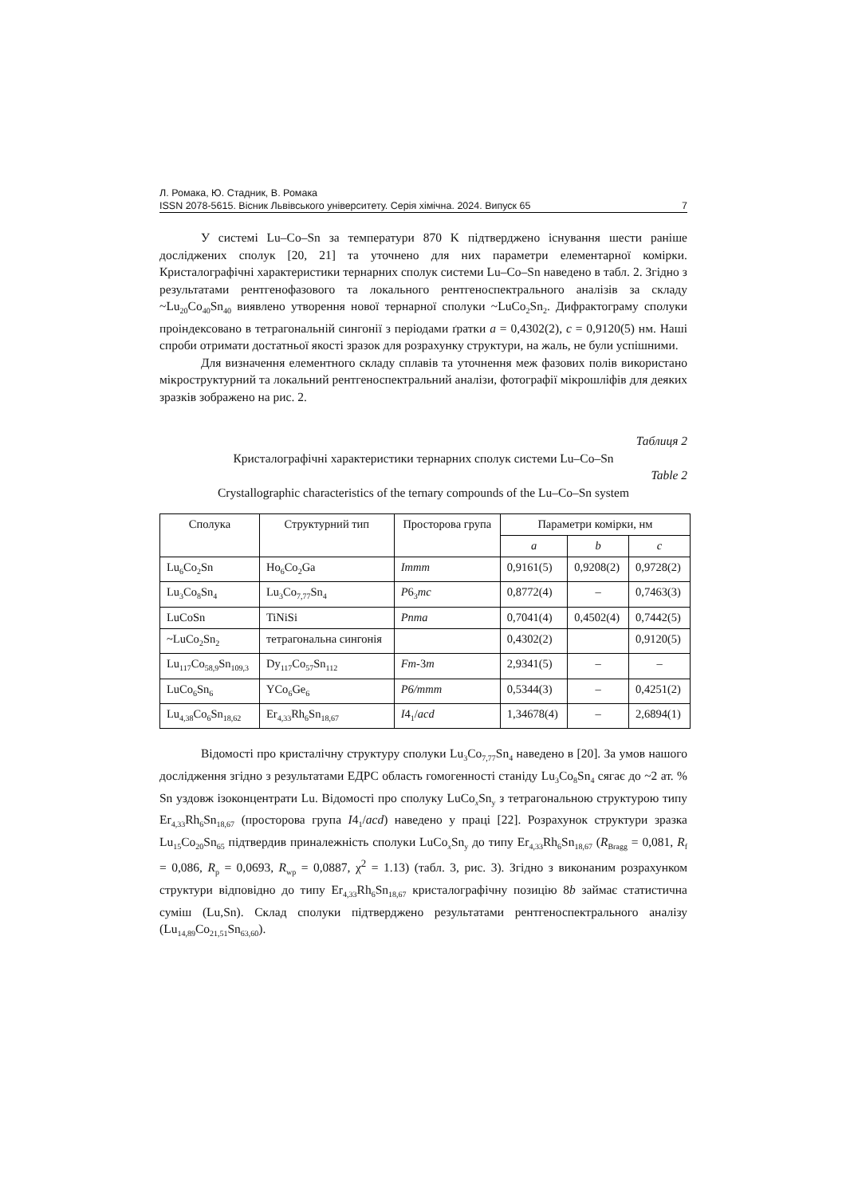Л. Ромака, Ю. Стадник, В. Ромака
ISSN 2078-5615. Вісник Львівського університету. Серія хімічна. 2024. Випуск 65 7
У системі Lu–Co–Sn за температури 870 K підтверджено існування шести раніше досліджених сполук [20, 21] та уточнено для них параметри елементарної комірки. Кристалографічні характеристики тернарних сполук системи Lu–Co–Sn наведено в табл. 2. Згідно з результатами рентгенофазового та локального рентгеноспектрального аналізів за складу ~Lu<sub>20</sub>Co<sub>40</sub>Sn<sub>40</sub> виявлено утворення нової тернарної сполуки ~LuCo<sub>2</sub>Sn<sub>2</sub>. Дифрактограму сполуки проіндексовано в тетрагональній сингонії з періодами ґратки a = 0,4302(2), c = 0,9120(5) нм. Наші спроби отримати достатньої якості зразок для розрахунку структури, на жаль, не були успішними.
Для визначення елементного складу сплавів та уточнення меж фазових полів використано мікроструктурний та локальний рентгеноспектральний аналізи, фотографії мікрошліфів для деяких зразків зображено на рис. 2.
Таблиця 2
Кристалографічні характеристики тернарних сполук системи Lu–Co–Sn
Table 2
Crystallographic characteristics of the ternary compounds of the Lu–Co–Sn system
| Сполука | Структурний тип | Просторова група | Параметри комірки, нм | | |
| --- | --- | --- | --- | --- | --- |
| | | | a | b | c |
| Lu<sub>6</sub>Co<sub>2</sub>Sn | Ho<sub>6</sub>Co<sub>2</sub>Ga | Immm | 0,9161(5) | 0,9208(2) | 0,9728(2) |
| Lu<sub>3</sub>Co<sub>8</sub>Sn<sub>4</sub> | Lu<sub>3</sub>Co<sub>7,77</sub>Sn<sub>4</sub> | P 6<sub>3</sub> mc | 0,8772(4) | – | 0,7463(3) |
| LuCoSn | TiNiSi | Pnma | 0,7041(4) | 0,4502(4) | 0,7442(5) |
| ~LuCo<sub>2</sub>Sn<sub>2</sub> | тетрагональна сингонія | | 0,4302(2) | | 0,9120(5) |
| Lu<sub>117</sub>Co<sub>58,9</sub>Sn<sub>109,3</sub> | Dy<sub>117</sub>Co<sub>57</sub>Sn<sub>112</sub> | Fm -3 m | 2,9341(5) | – | – |
| LuCo<sub>6</sub>Sn<sub>6</sub> | YCo<sub>6</sub>Ge<sub>6</sub> | P6/mmm | 0,5344(3) | – | 0,4251(2) |
| Lu<sub>4,38</sub>Co<sub>6</sub>Sn<sub>18,62</sub> | Er<sub>4,33</sub>Rh<sub>6</sub>Sn<sub>18,67</sub> | I 4<sub>1</sub>/ acd | 1,34678(4) | – | 2,6894(1) |
Відомості про кристалічну структуру сполуки Lu<sub>3</sub>Co<sub>7,77</sub>Sn<sub>4</sub> наведено в [20]. За умов нашого дослідження згідно з результатами ЕДРС область гомогенності станіду Lu<sub>3</sub>Co<sub>8</sub>Sn<sub>4</sub> сягає до ~2 ат. % Sn уздовж ізоконцентрати Lu. Відомості про сполуку LuCo<sub>x</sub>Sn<sub>y</sub> з тетрагональною структурою типу Er<sub>4,33</sub>Rh<sub>6</sub>Sn<sub>18,67</sub> (просторова група I4<sub>1</sub>/acd) наведено у праці [22]. Розрахунок структури зразка Lu<sub>15</sub>Co<sub>20</sub>Sn<sub>65</sub> підтвердив приналежність сполуки LuCo<sub>x</sub>Sn<sub>y</sub> до типу Er<sub>4,33</sub>Rh<sub>6</sub>Sn<sub>18,67</sub> (R<sub>Bragg</sub> = 0,081, R<sub>f</sub> = 0,086, R<sub>p</sub> = 0,0693, R<sub>wp</sub> = 0,0887, χ<sup>2</sup> = 1.13) (табл. 3, рис. 3). Згідно з виконаним розрахунком структури відповідно до типу Er<sub>4,33</sub>Rh<sub>6</sub>Sn<sub>18,67</sub> кристалографічну позицію 8b займає статистична суміш (Lu,Sn). Склад сполуки підтверджено результатами рентгеноспектрального аналізу (Lu<sub>14,89</sub>Co<sub>21,51</sub>Sn<sub>63,60</sub>).